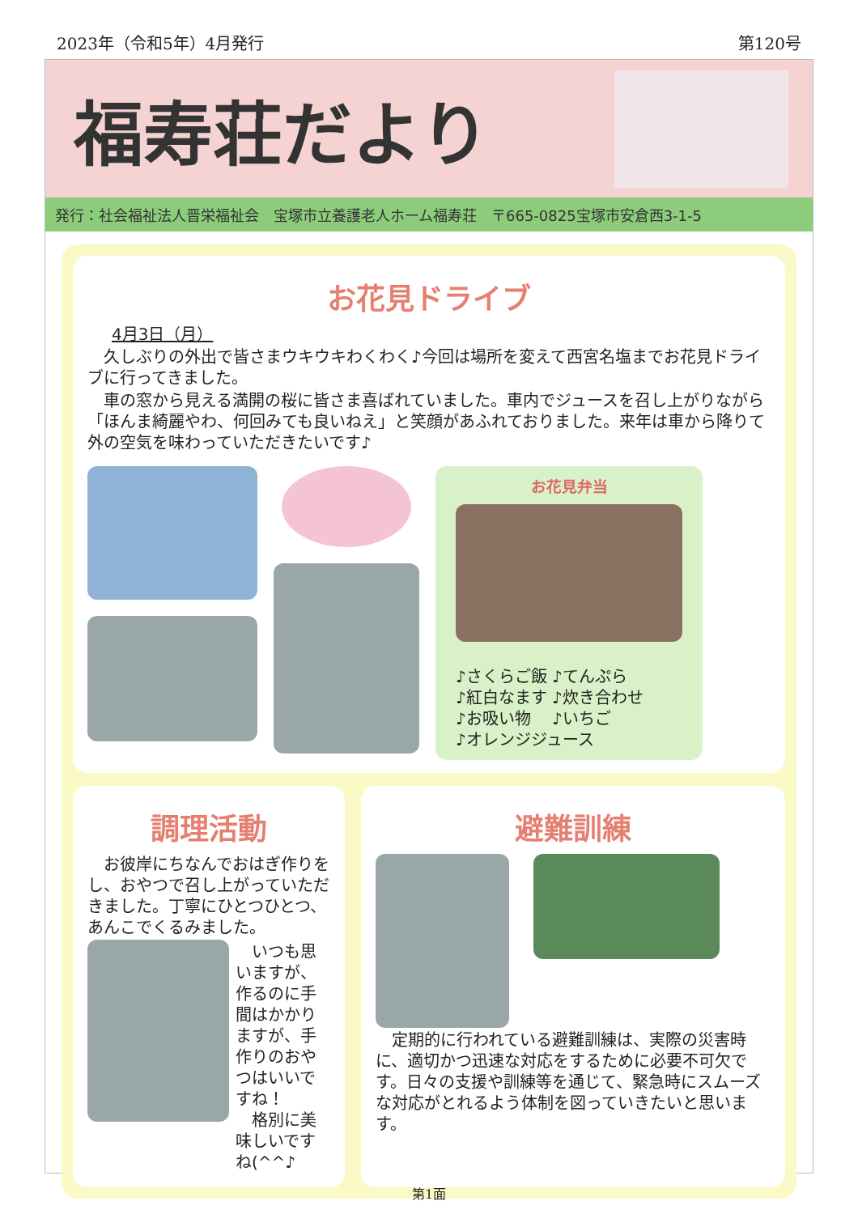2023年（令和5年）4月発行 第120号
福寿荘だより
発行：社会福祉法人晋栄福祉会　宝塚市立養護老人ホーム福寿荘　〒665-0825宝塚市安倉西3-1-5
お花見ドライブ
4月3日（月）
　久しぶりの外出で皆さまウキウキわくわく♪今回は場所を変えて西宮名塩までお花見ドライブに行ってきました。
　車の窓から見える満開の桜に皆さま喜ばれていました。車内でジュースを召し上がりながら「ほんま綺麗やわ、何回みても良いねえ」と笑顔があふれておりました。来年は車から降りて外の空気を味わっていただきたいです♪
お花見弁当
♪さくらご飯 ♪てんぷら
♪紅白なます ♪炊き合わせ
♪お吸い物　 ♪いちご
♪オレンジジュース
調理活動
　お彼岸にちなんでおはぎ作りをし、おやつで召し上がっていただきました。丁寧にひとつひとつ、あんこでくるみました。
　いつも思いますが、作るのに手間はかかりますが、手作りのおやつはいいですね！
　格別に美味しいですね(^^♪
避難訓練
　定期的に行われている避難訓練は、実際の災害時に、適切かつ迅速な対応をするために必要不可欠です。日々の支援や訓練等を通じて、緊急時にスムーズな対応がとれるよう体制を図っていきたいと思います。
第1面